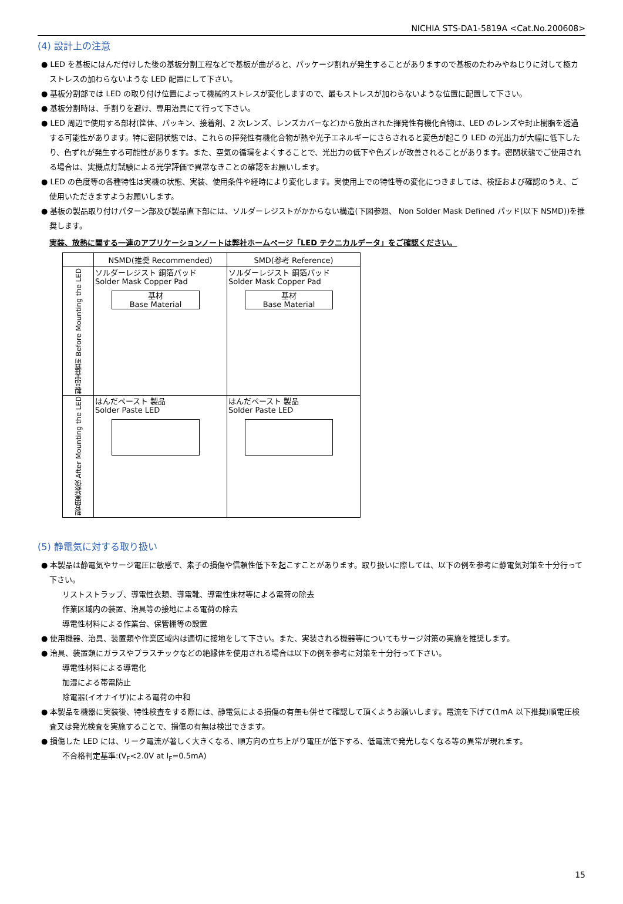NICHIA STS-DA1-5819A <Cat.No.200608>
(4) 設計上の注意
● LED を基板にはんだ付けした後の基板分割工程などで基板が曲がると、パッケージ割れが発生することがありますので基板のたわみやねじりに対して極カストレスの加わらないような LED 配置にして下さい。
● 基板分割部では LED の取り付け位置によって機械的ストレスが変化しますので、最もストレスが加わらないような位置に配置して下さい。
● 基板分割時は、手割りを避け、専用治具にて行って下さい。
● LED 周辺で使用する部材(筐体、パッキン、接着剤、2 次レンズ、レンズカバーなど)から放出された揮発性有機化合物は、LED のレンズや封止樹脂を透過する可能性があります。特に密閉状態では、これらの揮発性有機化合物が熱や光子エネルギーにさらされると変色が起こり LED の光出力が大幅に低下したり、色ずれが発生する可能性があります。また、空気の循環をよくすることで、光出力の低下や色ズレが改善されることがあります。密閉状態でご使用される場合は、実機点灯試験による光学評価で異常なきことの確認をお願いします。
● LED の色度等の各種特性は実機の状態、実装、使用条件や経時により変化します。実使用上での特性等の変化につきましては、検証および確認のうえ、ご使用いただきますようお願いします。
● 基板の製品取り付けパターン部及び製品直下部には、ソルダーレジストがかからない構造(下図参照、 Non Solder Mask Defined パッド(以下 NSMD))を推奨します。
実装、放熱に関する一連のアプリケーションノートは弊社ホームページ「LED テクニカルデータ」をご確認ください。
| | NSMD(推奨 Recommended) | SMD(参考 Reference) |
| --- | --- | --- |
| 製品実装前 Before Mounting the LED | ソルダーレジスト 銅箔パッド Solder Mask Copper Pad 基材 Base Material | ソルダーレジスト 銅箔パッド Solder Mask Copper Pad 基材 Base Material |
| 製品実装後 After Mounting the LED | はんだペースト 製品 Solder Paste LED | はんだペースト 製品 Solder Paste LED |
(5) 静電気に対する取り扱い
● 本製品は静電気やサージ電圧に敏感で、素子の損傷や信頼性低下を起こすことがあります。取り扱いに際しては、以下の例を参考に静電気対策を十分行って下さい。
リストストラップ、導電性衣類、導電靴、導電性床材等による電荷の除去
作業区域内の装置、治具等の接地による電荷の除去
導電性材料による作業台、保管棚等の設置
● 使用機器、治具、装置類や作業区域内は適切に接地をして下さい。また、実装される機器等についてもサージ対策の実施を推奨します。
● 治具、装置類にガラスやプラスチックなどの絶縁体を使用される場合は以下の例を参考に対策を十分行って下さい。
導電性材料による導電化
加湿による帯電防止
除電器(イオナイザ)による電荷の中和
● 本製品を機器に実装後、特性検査をする際には、静電気による損傷の有無も併せて確認して頂くようお願いします。電流を下げて(1mA 以下推奨)順電圧検査又は発光検査を実施することで、損傷の有無は検出できます。
● 損傷した LED には、リーク電流が著しく大きくなる、順方向の立ち上がり電圧が低下する、低電流で発光しなくなる等の異常が現れます。
不合格判定基準:(V<sub>F</sub><2.0V at I<sub>F</sub>=0.5mA)
15